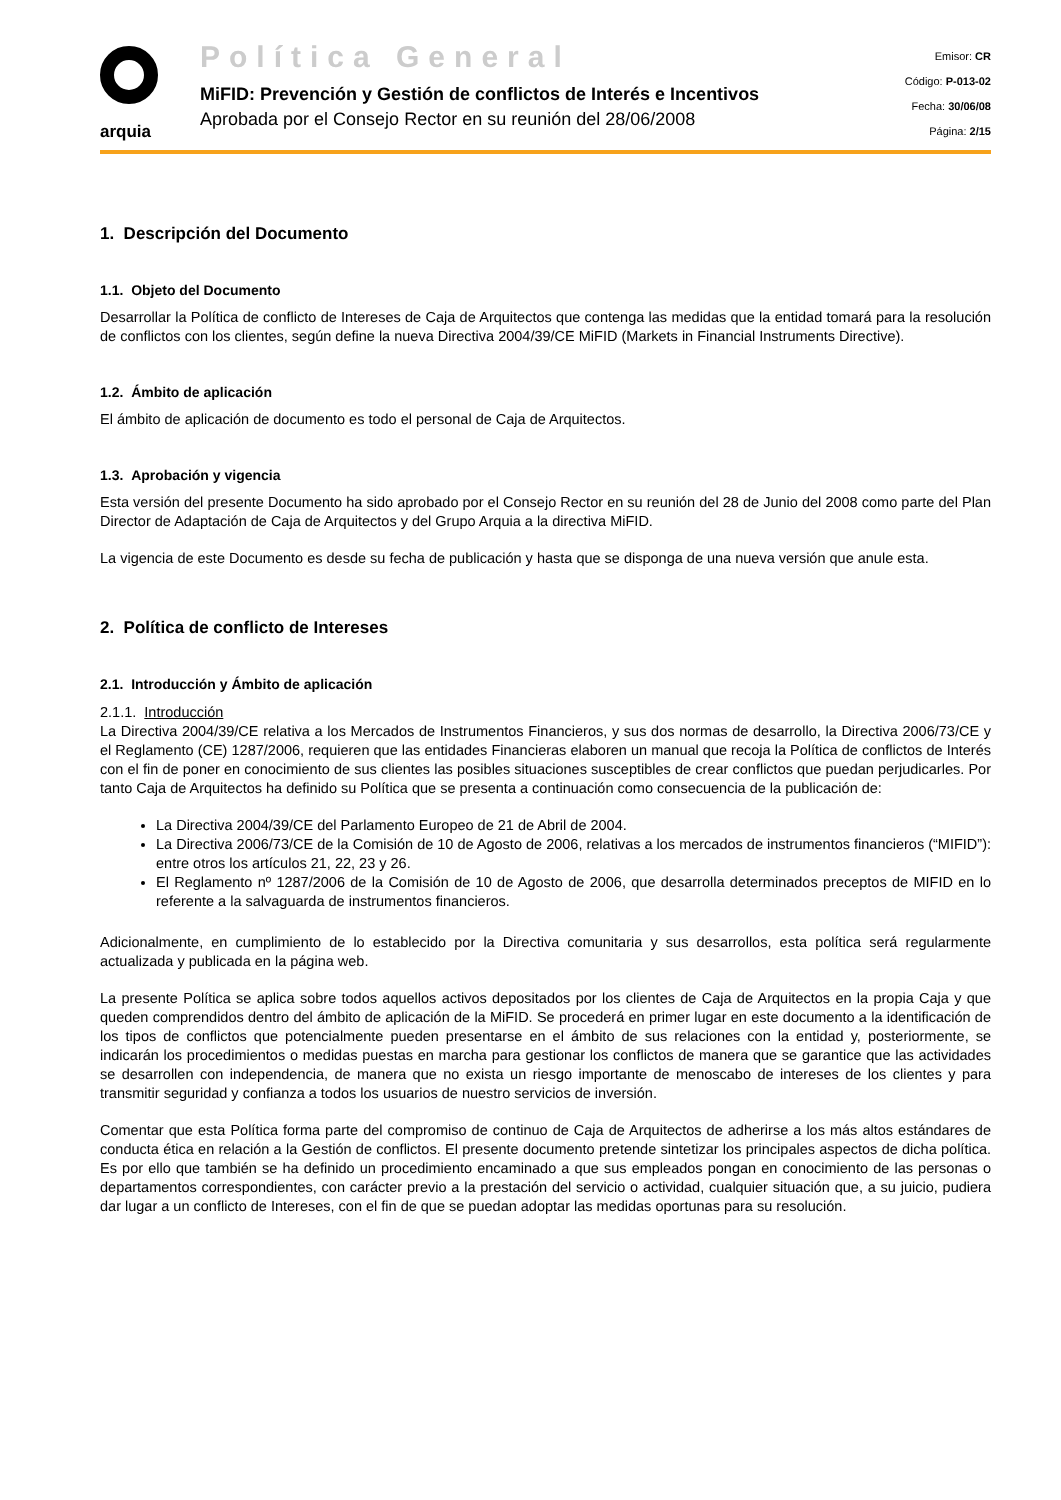arquia
Política General
MiFID: Prevención y Gestión de conflictos de Interés e Incentivos
Aprobada por el Consejo Rector en su reunión del 28/06/2008
Emisor: CR
Código: P-013-02
Fecha: 30/06/08
Página: 2/15
1. Descripción del Documento
1.1. Objeto del Documento
Desarrollar la Política de conflicto de Intereses de Caja de Arquitectos que contenga las medidas que la entidad tomará para la resolución de conflictos con los clientes, según define la nueva Directiva 2004/39/CE MiFID (Markets in Financial Instruments Directive).
1.2. Ámbito de aplicación
El ámbito de aplicación de documento es todo el personal de Caja de Arquitectos.
1.3. Aprobación y vigencia
Esta versión del presente Documento ha sido aprobado por el Consejo Rector en su reunión del 28 de Junio del 2008 como parte del Plan Director de Adaptación de Caja de Arquitectos y del Grupo Arquia a la directiva MiFID.
La vigencia de este Documento es desde su fecha de publicación y hasta que se disponga de una nueva versión que anule esta.
2. Política de conflicto de Intereses
2.1. Introducción y Ámbito de aplicación
2.1.1. Introducción
La Directiva 2004/39/CE relativa a los Mercados de Instrumentos Financieros, y sus dos normas de desarrollo, la Directiva 2006/73/CE y el Reglamento (CE) 1287/2006, requieren que las entidades Financieras elaboren un manual que recoja la Política de conflictos de Interés con el fin de poner en conocimiento de sus clientes las posibles situaciones susceptibles de crear conflictos que puedan perjudicarles. Por tanto Caja de Arquitectos ha definido su Política que se presenta a continuación como consecuencia de la publicación de:
La Directiva 2004/39/CE del Parlamento Europeo de 21 de Abril de 2004.
La Directiva 2006/73/CE de la Comisión de 10 de Agosto de 2006, relativas a los mercados de instrumentos financieros (“MIFID”): entre otros los artículos 21, 22, 23 y 26.
El Reglamento nº 1287/2006 de la Comisión de 10 de Agosto de 2006, que desarrolla determinados preceptos de MIFID en lo referente a la salvaguarda de instrumentos financieros.
Adicionalmente, en cumplimiento de lo establecido por la Directiva comunitaria y sus desarrollos, esta política será regularmente actualizada y publicada en la página web.
La presente Política se aplica sobre todos aquellos activos depositados por los clientes de Caja de Arquitectos en la propia Caja y que queden comprendidos dentro del ámbito de aplicación de la MiFID. Se procederá en primer lugar en este documento a la identificación de los tipos de conflictos que potencialmente pueden presentarse en el ámbito de sus relaciones con la entidad y, posteriormente, se indicarán los procedimientos o medidas puestas en marcha para gestionar los conflictos de manera que se garantice que las actividades se desarrollen con independencia, de manera que no exista un riesgo importante de menoscabo de intereses de los clientes y para transmitir seguridad y confianza a todos los usuarios de nuestro servicios de inversión.
Comentar que esta Política forma parte del compromiso de continuo de Caja de Arquitectos de adherirse a los más altos estándares de conducta ética en relación a la Gestión de conflictos. El presente documento pretende sintetizar los principales aspectos de dicha política. Es por ello que también se ha definido un procedimiento encaminado a que sus empleados pongan en conocimiento de las personas o departamentos correspondientes, con carácter previo a la prestación del servicio o actividad, cualquier situación que, a su juicio, pudiera dar lugar a un conflicto de Intereses, con el fin de que se puedan adoptar las medidas oportunas para su resolución.